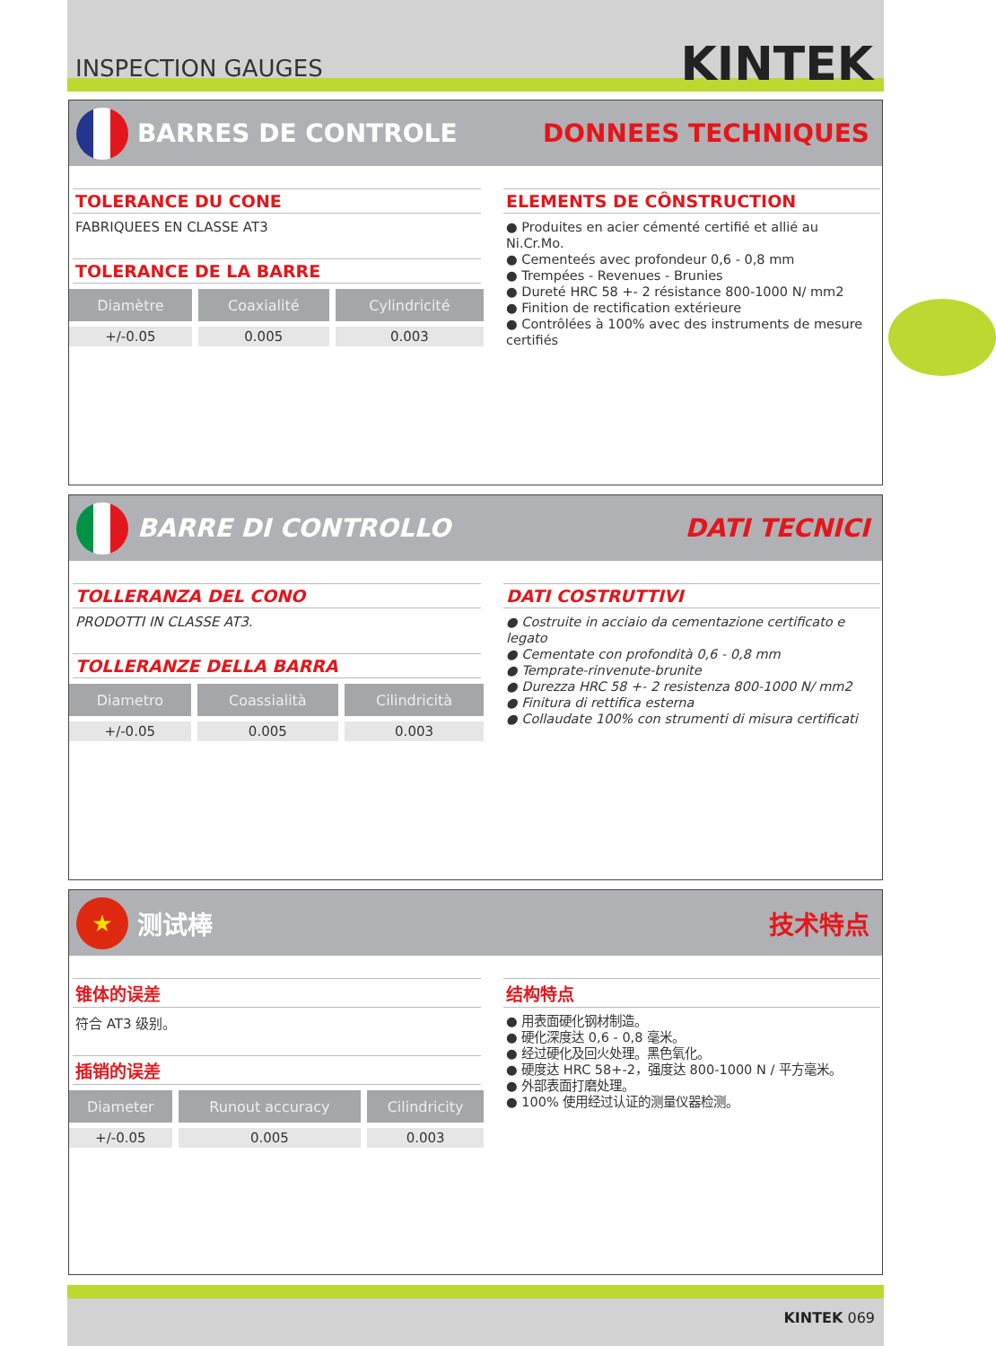INSPECTION GAUGES
KINTEK
BARRES DE CONTROLE DONNEES TECHNIQUES
TOLERANCE DU CONE
FABRIQUEES EN CLASSE AT3
TOLERANCE DE LA BARRE
| Diamètre | Coaxialité | Cylindricité |
| --- | --- | --- |
| +/-0.05 | 0.005 | 0.003 |
ELEMENTS DE CÔNSTRUCTION
● Produites en acier cémenté certifié et allié au Ni.Cr.Mo.
● Cementeés avec profondeur 0,6 - 0,8 mm
● Trempées - Revenues - Brunies
● Dureté HRC 58 +- 2 résistance 800-1000 N/ mm2
● Finition de rectification extérieure
● Contrôlées à 100% avec des instruments de mesure certifiés
BARRE DI CONTROLLO DATI TECNICI
TOLLERANZA DEL CONO
PRODOTTI IN CLASSE AT3.
TOLLERANZE DELLA BARRA
| Diametro | Coassialità | Cilindricità |
| --- | --- | --- |
| +/-0.05 | 0.005 | 0.003 |
DATI COSTRUTTIVI
● Costruite in acciaio da cementazione certificato e legato
● Cementate con profondità 0,6 - 0,8 mm
● Temprate-rinvenute-brunite
● Durezza HRC 58 +- 2 resistenza 800-1000 N/ mm2
● Finitura di rettifica esterna
● Collaudate 100% con strumenti di misura certificati
★
测试棒
技术特点
锥体的误差
符合 AT3 级别。
插销的误差
| Diameter | Runout accuracy | Cilindricity |
| --- | --- | --- |
| +/-0.05 | 0.005 | 0.003 |
结构特点
● 用表面硬化钢材制造。
● 硬化深度达 0,6 - 0,8 毫米。
● 经过硬化及回火处理。黑色氧化。
● 硬度达 HRC 58+-2，强度达 800-1000 N / 平方毫米。
● 外部表面打磨处理。
● 100% 使用经过认证的测量仪器检测。
KINTEK 069